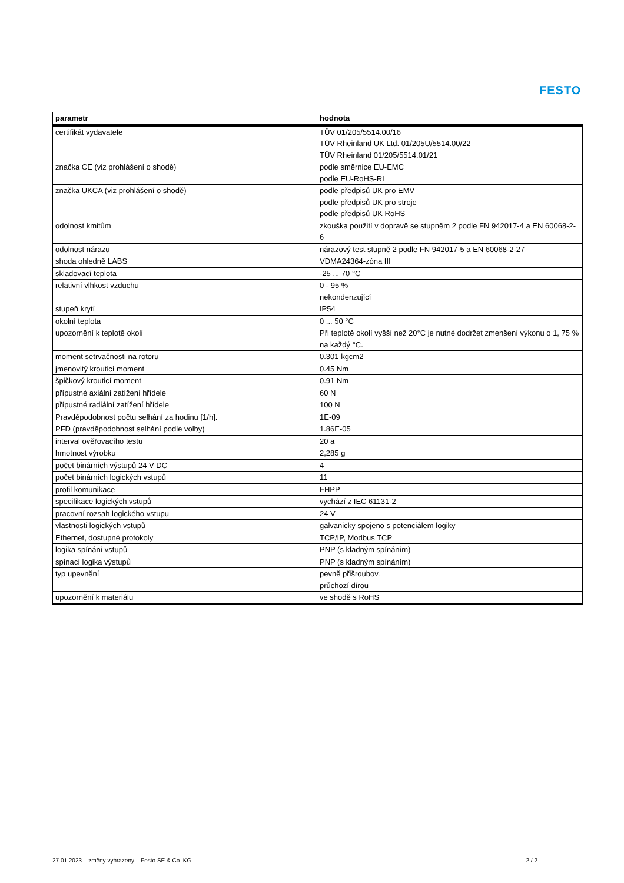FESTO
| parametr | hodnota |
| --- | --- |
| certifikát vydavatele | TÜV 01/205/5514.00/16 TÜV Rheinland UK Ltd. 01/205U/5514.00/22 TÜV Rheinland 01/205/5514.01/21 |
| značka CE (viz prohlášení o shodě) | podle směrnice EU-EMC podle EU-RoHS-RL |
| značka UKCA (viz prohlášení o shodě) | podle předpisů UK pro EMV podle předpisů UK pro stroje podle předpisů UK RoHS |
| odolnost kmitům | zkouška použití v dopravě se stupněm 2 podle FN 942017-4 a EN 60068-2-6 |
| odolnost nárazu | nárazový test stupně 2 podle FN 942017-5 a EN 60068-2-27 |
| shoda ohledně LABS | VDMA24364-zóna III |
| skladovací teplota | -25 ... 70 °C |
| relativní vlhkost vzduchu | 0 - 95 % nekondenzující |
| stupeň krytí | IP54 |
| okolní teplota | 0 ... 50 °C |
| upozornění k teplotě okolí | Při teplotě okolí vyšší než 20°C je nutné dodržet zmenšení výkonu o 1, 75 % na každý °C. |
| moment setrvačnosti na rotoru | 0.301 kgcm2 |
| jmenovitý krouticí moment | 0.45 Nm |
| špičkový krouticí moment | 0.91 Nm |
| přípustné axiální zatížení hřídele | 60 N |
| přípustné radiální zatížení hřídele | 100 N |
| Pravděpodobnost počtu selhání za hodinu [1/h]. | 1E-09 |
| PFD (pravděpodobnost selhání podle volby) | 1.86E-05 |
| interval ověřovacího testu | 20 a |
| hmotnost výrobku | 2,285 g |
| počet binárních výstupů 24 V DC | 4 |
| počet binárních logických vstupů | 11 |
| profil komunikace | FHPP |
| specifikace logických vstupů | vychází z IEC 61131-2 |
| pracovní rozsah logického vstupu | 24 V |
| vlastnosti logických vstupů | galvanicky spojeno s potenciálem logiky |
| Ethernet, dostupné protokoly | TCP/IP, Modbus TCP |
| logika spínání vstupů | PNP (s kladným spínáním) |
| spínací logika výstupů | PNP (s kladným spínáním) |
| typ upevnění | pevně přišroubov. průchozí dírou |
| upozornění k materiálu | ve shodě s RoHS |
27.01.2023 – změny vyhrazeny – Festo SE & Co. KG 2 / 2